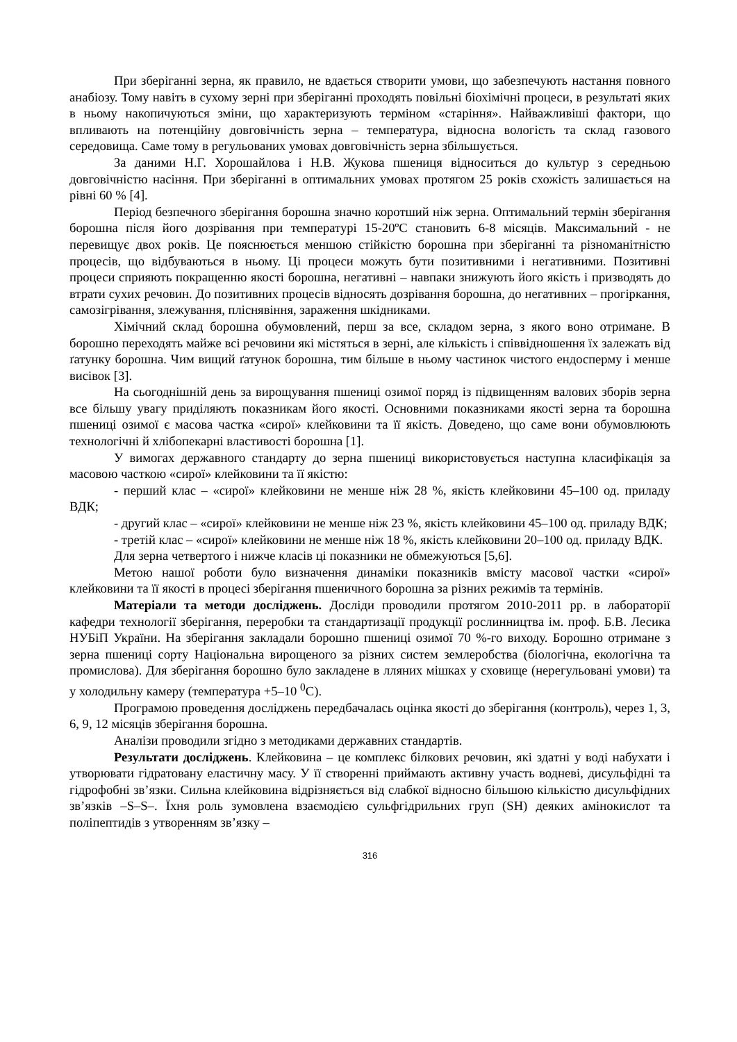При зберіганні зерна, як правило, не вдається створити умови, що забезпечують настання повного анабіозу. Тому навіть в сухому зерні при зберіганні проходять повільні біохімічні процеси, в результаті яких в ньому накопичуються зміни, що характеризують терміном «старіння». Найважливіші фактори, що впливають на потенційну довговічність зерна – температура, відносна вологість та склад газового середовища. Саме тому в регульованих умовах довговічність зерна збільшується.
За даними Н.Г. Хорошайлова і Н.В. Жукова пшениця відноситься до культур з середньою довговічністю насіння. При зберіганні в оптимальних умовах протягом 25 років схожість залишається на рівні 60 % [4].
Період безпечного зберігання борошна значно коротший ніж зерна. Оптимальний термін зберігання борошна після його дозрівання при температурі 15-20ºС становить 6-8 місяців. Максимальний - не перевищує двох років. Це пояснюється меншою стійкістю борошна при зберіганні та різноманітністю процесів, що відбуваються в ньому. Ці процеси можуть бути позитивними і негативними. Позитивні процеси сприяють покращенню якості борошна, негативні – навпаки знижують його якість і призводять до втрати сухих речовин. До позитивних процесів відносять дозрівання борошна, до негативних – прогіркання, самозігрівання, злежування, пліснявіння, зараження шкідниками.
Хімічний склад борошна обумовлений, перш за все, складом зерна, з якого воно отримане. В борошно переходять майже всі речовини які містяться в зерні, але кількість і співвідношення їх залежать від ґатунку борошна. Чим вищий ґатунок борошна, тим більше в ньому частинок чистого ендосперму і менше висівок [3].
На сьогоднішній день за вирощування пшениці озимої поряд із підвищенням валових зборів зерна все більшу увагу приділяють показникам його якості. Основними показниками якості зерна та борошна пшениці озимої є масова частка «сирої» клейковини та її якість. Доведено, що саме вони обумовлюють технологічні й хлібопекарні властивості борошна [1].
У вимогах державного стандарту до зерна пшениці використовується наступна класифікація за масовою часткою «сирої» клейковини та її якістю:
- перший клас – «сирої» клейковини не менше ніж 28 %, якість клейковини 45–100 од. приладу ВДК;
- другий клас – «сирої» клейковини не менше ніж 23 %, якість клейковини 45–100 од. приладу ВДК;
- третій клас – «сирої» клейковини не менше ніж 18 %, якість клейковини 20–100 од. приладу ВДК.
Для зерна четвертого і нижче класів ці показники не обмежуються [5,6].
Метою нашої роботи було визначення динаміки показників вмісту масової частки «сирої» клейковини та її якості в процесі зберігання пшеничного борошна за різних режимів та термінів.
Матеріали та методи досліджень. Досліди проводили протягом 2010-2011 рр. в лабораторії кафедри технології зберігання, переробки та стандартизації продукції рослинництва ім. проф. Б.В. Лесика НУБіП України. На зберігання закладали борошно пшениці озимої 70 %-го виходу. Борошно отримане з зерна пшениці сорту Національна вирощеного за різних систем землеробства (біологічна, екологічна та промислова). Для зберігання борошно було закладене в лляних мішках у сховище (нерегульовані умови) та у холодильну камеру (температура +5–10 <sup>0</sup>С).
Програмою проведення досліджень передбачалась оцінка якості до зберігання (контроль), через 1, 3, 6, 9, 12 місяців зберігання борошна.
Аналізи проводили згідно з методиками державних стандартів.
Результати досліджень. Клейковина – це комплекс білкових речовин, які здатні у воді набухати і утворювати гідратовану еластичну масу. У її створенні приймають активну участь водневі, дисульфідні та гідрофобні зв’язки. Сильна клейковина відрізняється від слабкої відносно більшою кількістю дисульфідних зв’язків –S–S–. Їхня роль зумовлена взаємодією сульфгідрильних груп (SH) деяких амінокислот та поліпептидів з утворенням зв’язку –
316